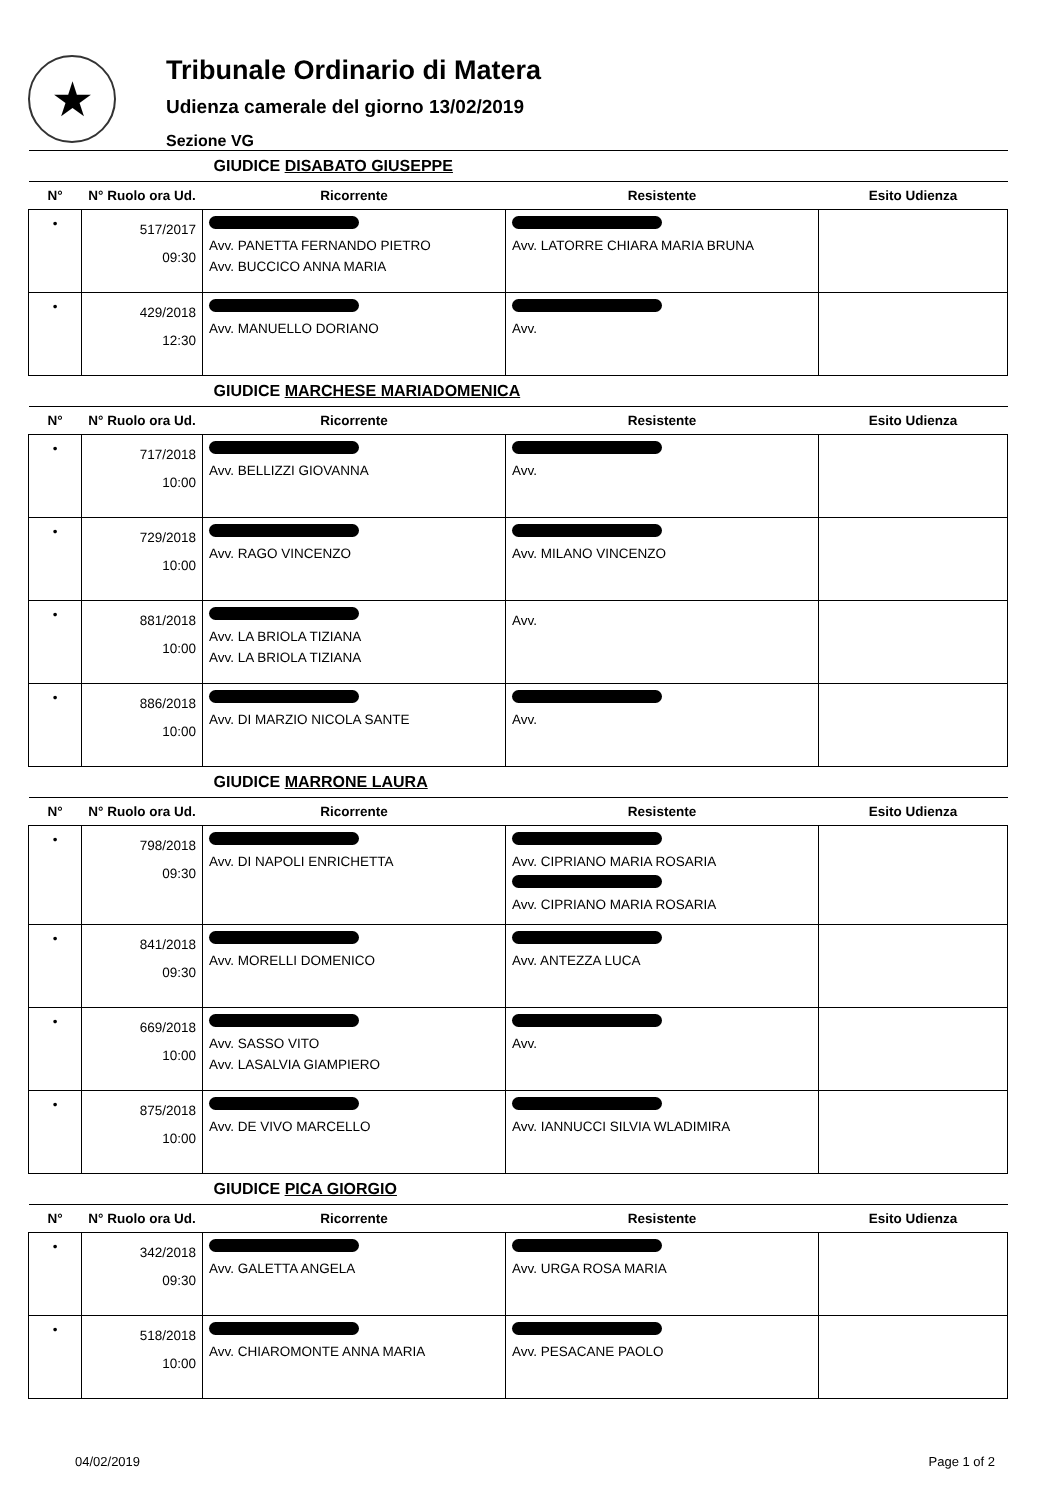★
Tribunale Ordinario di Matera
Udienza camerale del giorno 13/02/2019
Sezione VG
| GIUDICE DISABATO GIUSEPPE | | | | |
| --- | --- | --- | --- | --- |
| N° | N° Ruolo ora Ud. | Ricorrente | Resistente | Esito Udienza |
| • | 517/2017 09:30 | Avv. PANETTA FERNANDO PIETRO Avv. BUCCICO ANNA MARIA | Avv. LATORRE CHIARA MARIA BRUNA | |
| • | 429/2018 12:30 | Avv. MANUELLO DORIANO | Avv. | |
| GIUDICE MARCHESE MARIADOMENICA | | | | |
| N° | N° Ruolo ora Ud. | Ricorrente | Resistente | Esito Udienza |
| • | 717/2018 10:00 | Avv. BELLIZZI GIOVANNA | Avv. | |
| • | 729/2018 10:00 | Avv. RAGO VINCENZO | Avv. MILANO VINCENZO | |
| • | 881/2018 10:00 | Avv. LA BRIOLA TIZIANA Avv. LA BRIOLA TIZIANA | Avv. | |
| • | 886/2018 10:00 | Avv. DI MARZIO NICOLA SANTE | Avv. | |
| GIUDICE MARRONE LAURA | | | | |
| N° | N° Ruolo ora Ud. | Ricorrente | Resistente | Esito Udienza |
| • | 798/2018 09:30 | Avv. DI NAPOLI ENRICHETTA | Avv. CIPRIANO MARIA ROSARIA Avv. CIPRIANO MARIA ROSARIA | |
| • | 841/2018 09:30 | Avv. MORELLI DOMENICO | Avv. ANTEZZA LUCA | |
| • | 669/2018 10:00 | Avv. SASSO VITO Avv. LASALVIA GIAMPIERO | Avv. | |
| • | 875/2018 10:00 | Avv. DE VIVO MARCELLO | Avv. IANNUCCI SILVIA WLADIMIRA | |
| GIUDICE PICA GIORGIO | | | | |
| N° | N° Ruolo ora Ud. | Ricorrente | Resistente | Esito Udienza |
| • | 342/2018 09:30 | Avv. GALETTA ANGELA | Avv. URGA ROSA MARIA | |
| • | 518/2018 10:00 | Avv. CHIAROMONTE ANNA MARIA | Avv. PESACANE PAOLO | |
04/02/2019 Page 1 of 2